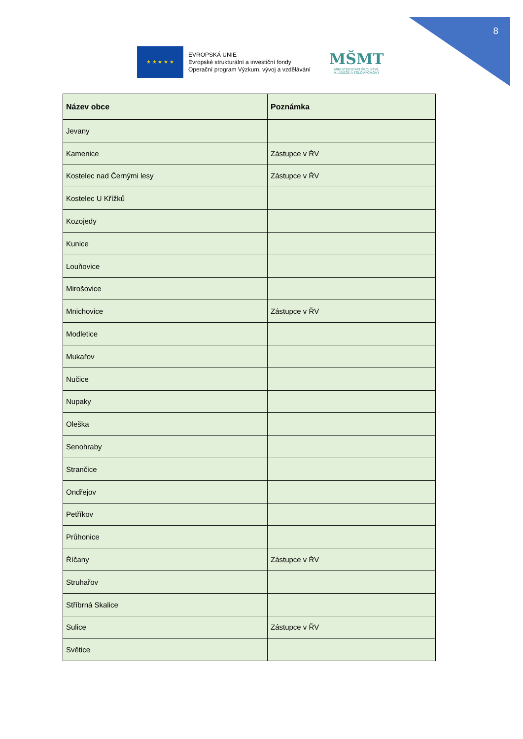8
★ ★ ★ ★ ★
EVROPSKÁ UNIE
Evropské strukturální a investiční fondy
Operační program Výzkum, vývoj a vzdělávání
MŠMT
MINISTERSTVO ŠKOLSTVÍ,
MLÁDEŽE A TĚLOVÝCHOVY
| Název obce | Poznámka |
| --- | --- |
| Jevany | |
| Kamenice | Zástupce v ŘV |
| Kostelec nad Černými lesy | Zástupce v ŘV |
| Kostelec U Křížků | |
| Kozojedy | |
| Kunice | |
| Louňovice | |
| Mirošovice | |
| Mnichovice | Zástupce v ŘV |
| Modletice | |
| Mukařov | |
| Nučice | |
| Nupaky | |
| Oleška | |
| Senohraby | |
| Strančice | |
| Ondřejov | |
| Petříkov | |
| Průhonice | |
| Říčany | Zástupce v ŘV |
| Struhařov | |
| Stříbrná Skalice | |
| Sulice | Zástupce v ŘV |
| Světice | |